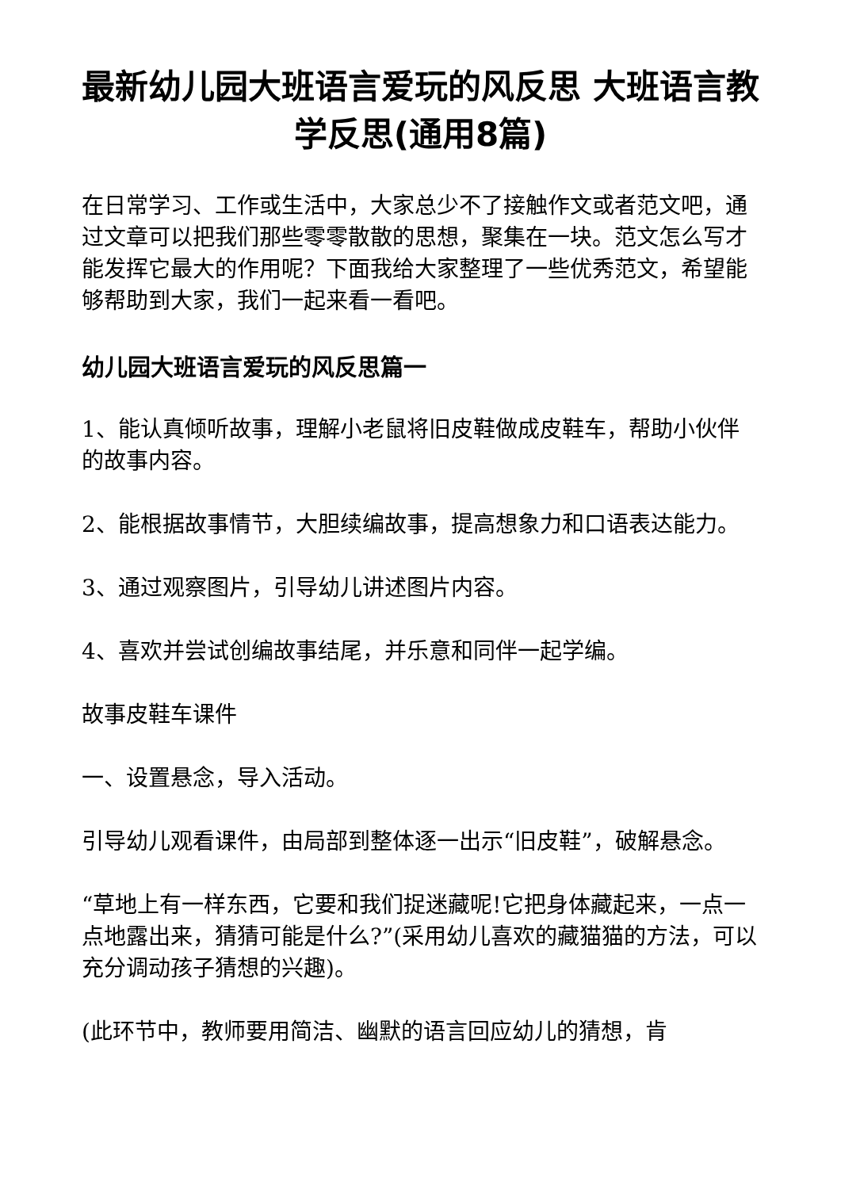最新幼儿园大班语言爱玩的风反思 大班语言教学反思(通用8篇)
在日常学习、工作或生活中，大家总少不了接触作文或者范文吧，通过文章可以把我们那些零零散散的思想，聚集在一块。范文怎么写才能发挥它最大的作用呢？下面我给大家整理了一些优秀范文，希望能够帮助到大家，我们一起来看一看吧。
幼儿园大班语言爱玩的风反思篇一
1、能认真倾听故事，理解小老鼠将旧皮鞋做成皮鞋车，帮助小伙伴的故事内容。
2、能根据故事情节，大胆续编故事，提高想象力和口语表达能力。
3、通过观察图片，引导幼儿讲述图片内容。
4、喜欢并尝试创编故事结尾，并乐意和同伴一起学编。
故事皮鞋车课件
一、设置悬念，导入活动。
引导幼儿观看课件，由局部到整体逐一出示“旧皮鞋”，破解悬念。
“草地上有一样东西，它要和我们捉迷藏呢!它把身体藏起来，一点一点地露出来，猜猜可能是什么?”(采用幼儿喜欢的藏猫猫的方法，可以充分调动孩子猜想的兴趣)。
(此环节中，教师要用简洁、幽默的语言回应幼儿的猜想，肯